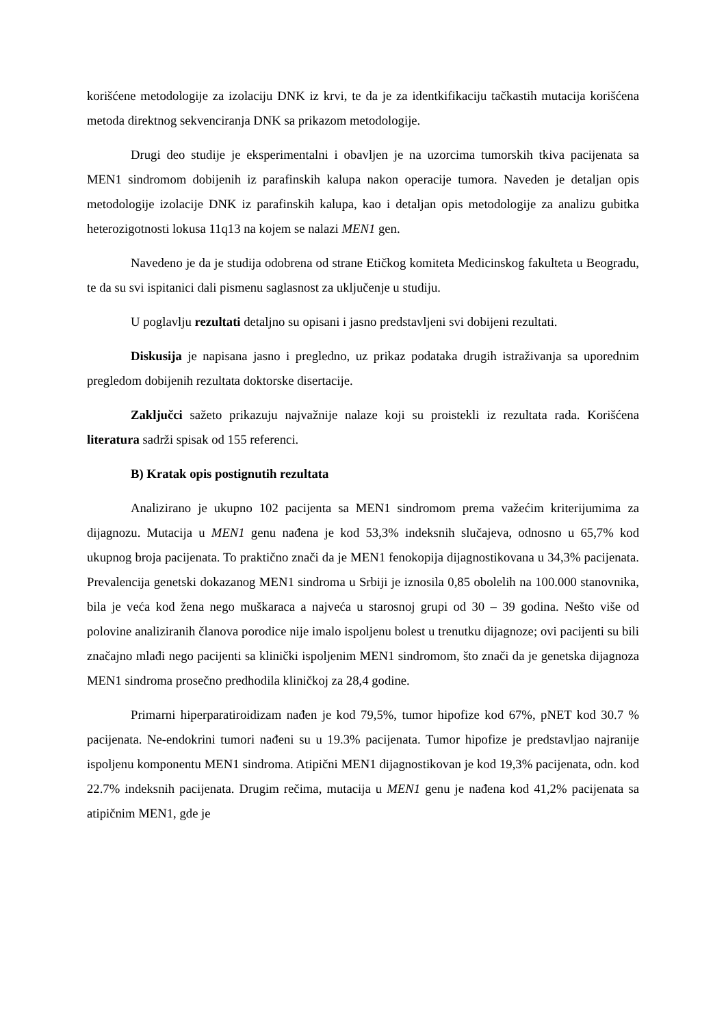korišćene metodologije za izolaciju DNK iz krvi, te da je za identkifikaciju tačkastih mutacija korišćena metoda direktnog sekvenciranja DNK sa prikazom metodologije.
Drugi deo studije je eksperimentalni i obavljen je na uzorcima tumorskih tkiva pacijenata sa MEN1 sindromom dobijenih iz parafinskih kalupa nakon operacije tumora. Naveden je detaljan opis metodologije izolacije DNK iz parafinskih kalupa, kao i detaljan opis metodologije za analizu gubitka heterozigotnosti lokusa 11q13 na kojem se nalazi MEN1 gen.
Navedeno je da je studija odobrena od strane Etičkog komiteta Medicinskog fakulteta u Beogradu, te da su svi ispitanici dali pismenu saglasnost za uključenje u studiju.
U poglavlju rezultati detaljno su opisani i jasno predstavljeni svi dobijeni rezultati.
Diskusija je napisana jasno i pregledno, uz prikaz podataka drugih istraživanja sa uporednim pregledom dobijenih rezultata doktorske disertacije.
Zaključci sažeto prikazuju najvažnije nalaze koji su proistekli iz rezultata rada. Korišćena literatura sadrži spisak od 155 referenci.
B) Kratak opis postignutih rezultata
Analizirano je ukupno 102 pacijenta sa MEN1 sindromom prema važećim kriterijumima za dijagnozu. Mutacija u MEN1 genu nađena je kod 53,3% indeksnih slučajeva, odnosno u 65,7% kod ukupnog broja pacijenata. To praktično znači da je MEN1 fenokopija dijagnostikovana u 34,3% pacijenata. Prevalencija genetski dokazanog MEN1 sindroma u Srbiji je iznosila 0,85 obolelih na 100.000 stanovnika, bila je veća kod žena nego muškaraca a najveća u starosnoj grupi od 30 – 39 godina. Nešto više od polovine analiziranih članova porodice nije imalo ispoljenu bolest u trenutku dijagnoze; ovi pacijenti su bili značajno mlađi nego pacijenti sa klinički ispoljenim MEN1 sindromom, što znači da je genetska dijagnoza MEN1 sindroma prosečno predhodila kliničkoj za 28,4 godine.
Primarni hiperparatiroidizam nađen je kod 79,5%, tumor hipofize kod 67%, pNET kod 30.7 % pacijenata. Ne-endokrini tumori nađeni su u 19.3% pacijenata. Tumor hipofize je predstavljao najranije ispoljenu komponentu MEN1 sindroma. Atipični MEN1 dijagnostikovan je kod 19,3% pacijenata, odn. kod 22.7% indeksnih pacijenata. Drugim rečima, mutacija u MEN1 genu je nađena kod 41,2% pacijenata sa atipičnim MEN1, gde je